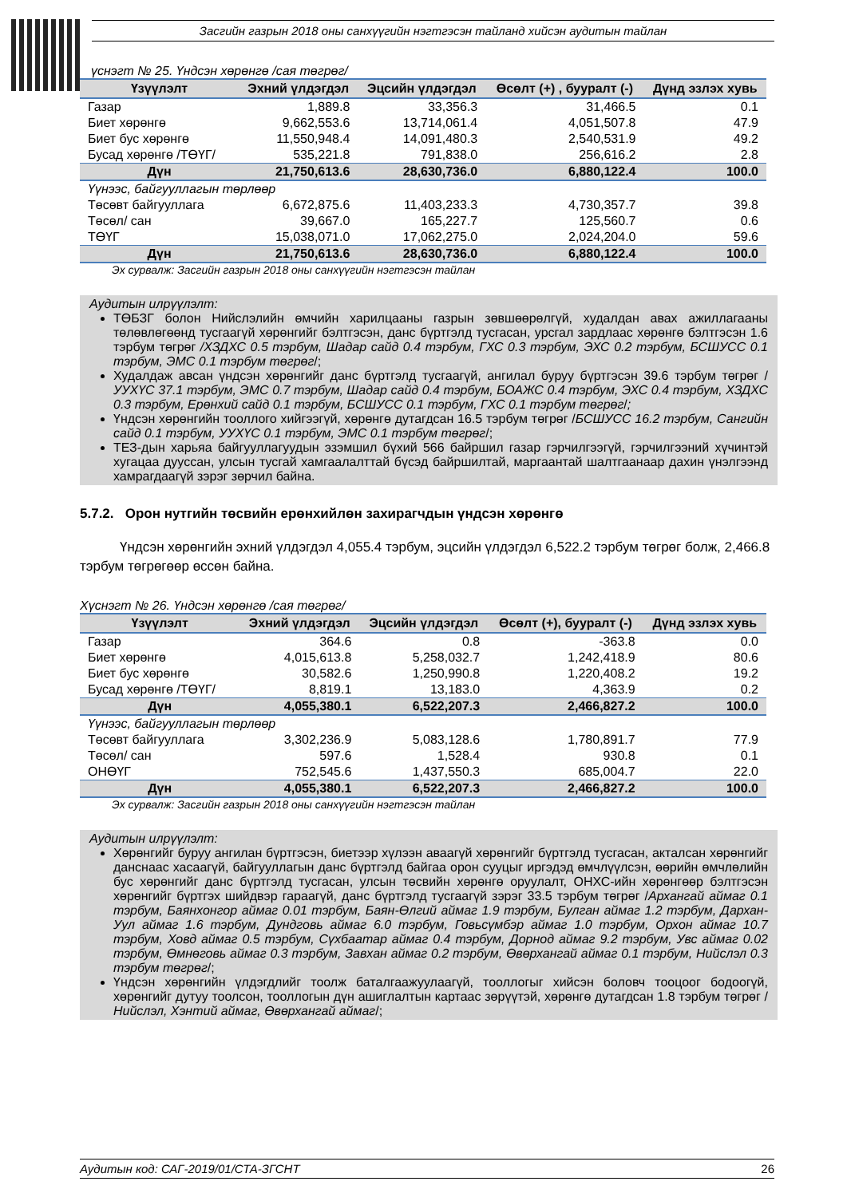Засгийн газрын 2018 оны санхүүгийн нэгтгэсэн тайланд хийсэн аудитын тайлан
үснэгт № 25. Үндсэн хөрөнгө /сая төгрөг/
| Үзүүлэлт | Эхний үлдэгдэл | Эцсийн үлдэгдэл | Өсөлт (+) , бууралт (-) | Дүнд эзлэх хувь |
| --- | --- | --- | --- | --- |
| Газар | 1,889.8 | 33,356.3 | 31,466.5 | 0.1 |
| Биет хөрөнгө | 9,662,553.6 | 13,714,061.4 | 4,051,507.8 | 47.9 |
| Биет бус хөрөнгө | 11,550,948.4 | 14,091,480.3 | 2,540,531.9 | 49.2 |
| Бусад хөрөнгө /ТӨҮГ/ | 535,221.8 | 791,838.0 | 256,616.2 | 2.8 |
| Дүн | 21,750,613.6 | 28,630,736.0 | 6,880,122.4 | 100.0 |
| Үүнээс, байгууллагын төрлөөр | | | | |
| Төсөвт байгууллага | 6,672,875.6 | 11,403,233.3 | 4,730,357.7 | 39.8 |
| Төсөл/ сан | 39,667.0 | 165,227.7 | 125,560.7 | 0.6 |
| ТӨҮГ | 15,038,071.0 | 17,062,275.0 | 2,024,204.0 | 59.6 |
| Дүн | 21,750,613.6 | 28,630,736.0 | 6,880,122.4 | 100.0 |
Эх сурвалж: Засгийн газрын 2018 оны санхүүгийн нэгтгэсэн тайлан
Аудитын илрүүлэлт:
ТӨБЗГ болон Нийслэлийн өмчийн харилцааны газрын зөвшөөрөлгүй, худалдан авах ажиллагааны төлөвлөгөөнд тусгаагүй хөрөнгийг бэлтгэсэн, данс бүртгэлд тусгасан, урсгал зардлаас хөрөнгө бэлтгэсэн 1.6 тэрбум төгрөг /ХЗДХС 0.5 тэрбум, Шадар сайд 0.4 тэрбум, ГХС 0.3 тэрбум, ЭХС 0.2 тэрбум, БСШУСС 0.1 тэрбум, ЭМС 0.1 тэрбум төгрөг/;
Худалдаж авсан үндсэн хөрөнгийг данс бүртгэлд тусгаагүй, ангилал буруу бүртгэсэн 39.6 тэрбум төгрөг /УУХҮС 37.1 тэрбум, ЭМС 0.7 тэрбум, Шадар сайд 0.4 тэрбум, БОАЖС 0.4 тэрбум, ЭХС 0.4 тэрбум, ХЗДХС 0.3 тэрбум, Ерөнхий сайд 0.1 тэрбум, БСШУСС 0.1 тэрбум, ГХС 0.1 тэрбум төгрөг/;
Үндсэн хөрөнгийн тооллого хийгээгүй, хөрөнгө дутагдсан 16.5 тэрбум төгрөг /БСШУСС 16.2 тэрбум, Сангийн сайд 0.1 тэрбум, УУХҮС 0.1 тэрбум, ЭМС 0.1 тэрбум төгрөг/;
ТЕЗ-дын харьяа байгууллагуудын эзэмшил бүхий 566 байршил газар гэрчилгээгүй, гэрчилгээний хүчинтэй хугацаа дууссан, улсын тусгай хамгаалалттай бүсэд байршилтай, маргаантай шалтгаанаар дахин үнэлгээнд хамрагдаагүй зэрэг зөрчил байна.
5.7.2. Орон нутгийн төсвийн ерөнхийлөн захирагчдын үндсэн хөрөнгө
Үндсэн хөрөнгийн эхний үлдэгдэл 4,055.4 тэрбум, эцсийн үлдэгдэл 6,522.2 тэрбум төгрөг болж, 2,466.8 тэрбум төгрөгөөр өссөн байна.
Хүснэгт № 26. Үндсэн хөрөнгө /сая төгрөг/
| Үзүүлэлт | Эхний үлдэгдэл | Эцсийн үлдэгдэл | Өсөлт (+), бууралт (-) | Дүнд эзлэх хувь |
| --- | --- | --- | --- | --- |
| Газар | 364.6 | 0.8 | -363.8 | 0.0 |
| Биет хөрөнгө | 4,015,613.8 | 5,258,032.7 | 1,242,418.9 | 80.6 |
| Биет бус хөрөнгө | 30,582.6 | 1,250,990.8 | 1,220,408.2 | 19.2 |
| Бусад хөрөнгө /ТӨҮГ/ | 8,819.1 | 13,183.0 | 4,363.9 | 0.2 |
| Дүн | 4,055,380.1 | 6,522,207.3 | 2,466,827.2 | 100.0 |
| Үүнээс, байгууллагын төрлөөр | | | | |
| Төсөвт байгууллага | 3,302,236.9 | 5,083,128.6 | 1,780,891.7 | 77.9 |
| Төсөл/ сан | 597.6 | 1,528.4 | 930.8 | 0.1 |
| ОНӨҮГ | 752,545.6 | 1,437,550.3 | 685,004.7 | 22.0 |
| Дүн | 4,055,380.1 | 6,522,207.3 | 2,466,827.2 | 100.0 |
Эх сурвалж: Засгийн газрын 2018 оны санхүүгийн нэгтгэсэн тайлан
Аудитын илрүүлэлт:
Хөрөнгийг буруу ангилан бүртгэсэн, биетээр хүлээн аваагүй хөрөнгийг бүртгэлд тусгасан, акталсан хөрөнгийг данснаас хасаагүй, байгууллагын данс бүртгэлд байгаа орон сууцыг иргэдэд өмчлүүлсэн, өөрийн өмчлөлийн бус хөрөнгийг данс бүртгэлд тусгасан, улсын төсвийн хөрөнгө оруулалт, ОНХС-ийн хөрөнгөөр бэлтгэсэн хөрөнгийг бүртгэх шийдвэр гараагүй, данс бүртгэлд тусгаагүй зэрэг 33.5 тэрбум төгрөг /Архангай аймаг 0.1 тэрбум, Баянхонгор аймаг 0.01 тэрбум, Баян-Өлгий аймаг 1.9 тэрбум, Булган аймаг 1.2 тэрбум, Дархан-Уул аймаг 1.6 тэрбум, Дундговь аймаг 6.0 тэрбум, Говьсүмбэр аймаг 1.0 тэрбум, Орхон аймаг 10.7 тэрбум, Ховд аймаг 0.5 тэрбум, Сүхбаатар аймаг 0.4 тэрбум, Дорнод аймаг 9.2 тэрбум, Увс аймаг 0.02 тэрбум, Өмнөговь аймаг 0.3 тэрбум, Завхан аймаг 0.2 тэрбум, Өвөрхангай аймаг 0.1 тэрбум, Нийслэл 0.3 тэрбум төгрөг/;
Үндсэн хөрөнгийн үлдэгдлийг тоолж баталгаажуулаагүй, тооллогыг хийсэн боловч тооцоог бодоогүй, хөрөнгийг дутуу тоолсон, тооллогын дүн ашиглалтын картаас зөрүүтэй, хөрөнгө дутагдсан 1.8 тэрбум төгрөг /Нийслэл, Хэнтий аймаг, Өвөрхангай аймаг/;
Аудитын код: САГ-2019/01/СТА-ЗГСНТ 26